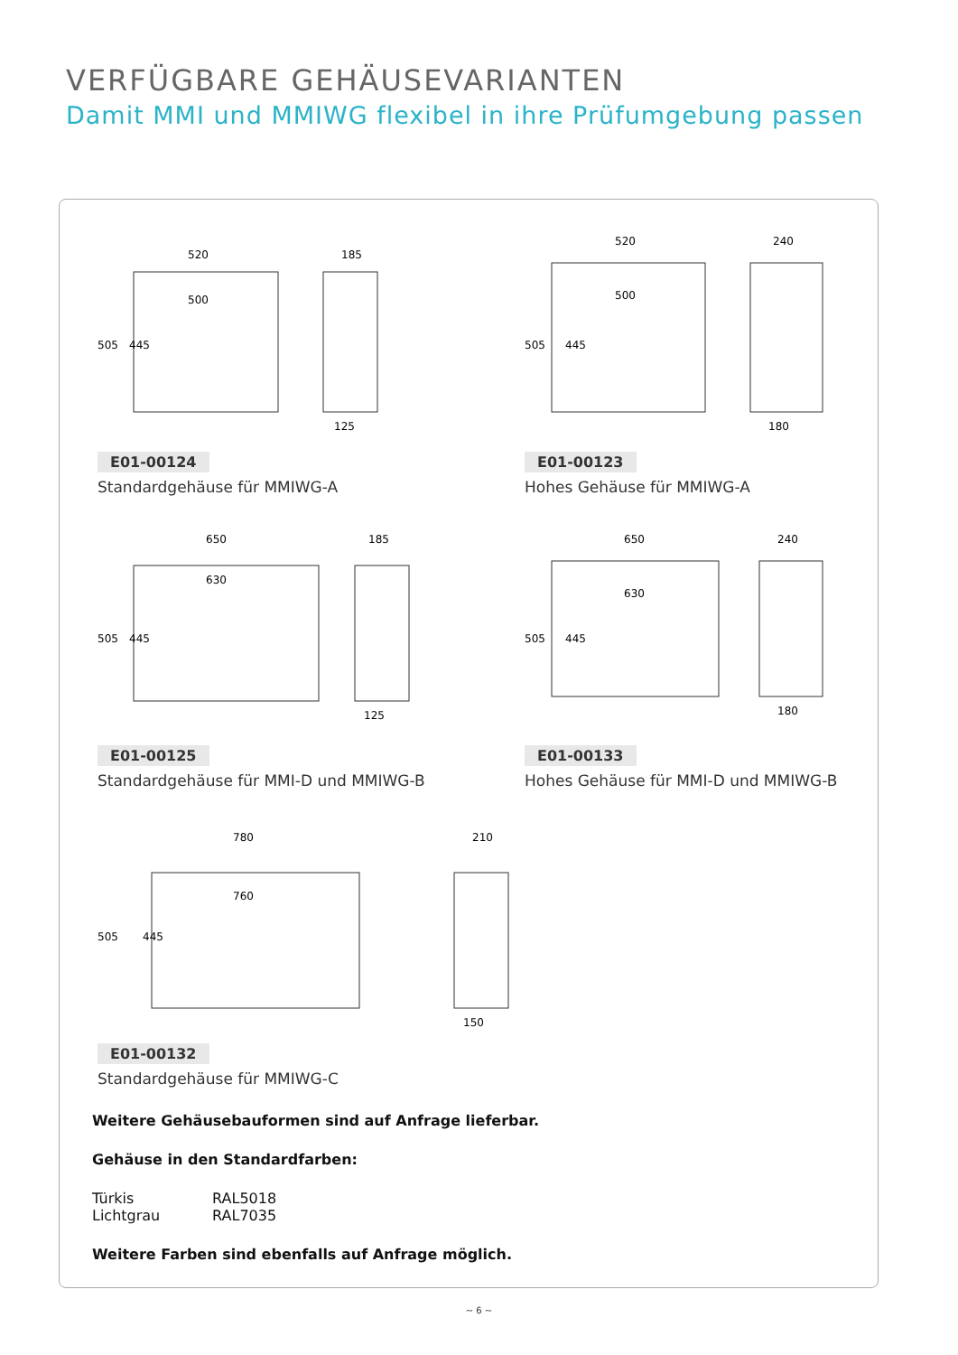VERFÜGBARE GEHÄUSEVARIANTEN
Damit MMI und MMIWG flexibel in ihre Prüfumgebung passen
520
500
185
125
505
445
E01-00124
Standardgehäuse für MMIWG-A
520
500
240
180
505
445
E01-00123
Hohes Gehäuse für MMIWG-A
650
630
185
125
505
445
E01-00125
Standardgehäuse für MMI-D und MMIWG-B
650
630
240
180
505
445
E01-00133
Hohes Gehäuse für MMI-D und MMIWG-B
780
760
210
150
505
445
E01-00132
Standardgehäuse für MMIWG-C
Weitere Gehäusebauformen sind auf Anfrage lieferbar.
Gehäuse in den Standardfarben:
Türkis RAL5018
Lichtgrau RAL7035
Weitere Farben sind ebenfalls auf Anfrage möglich.
~ 6 ~